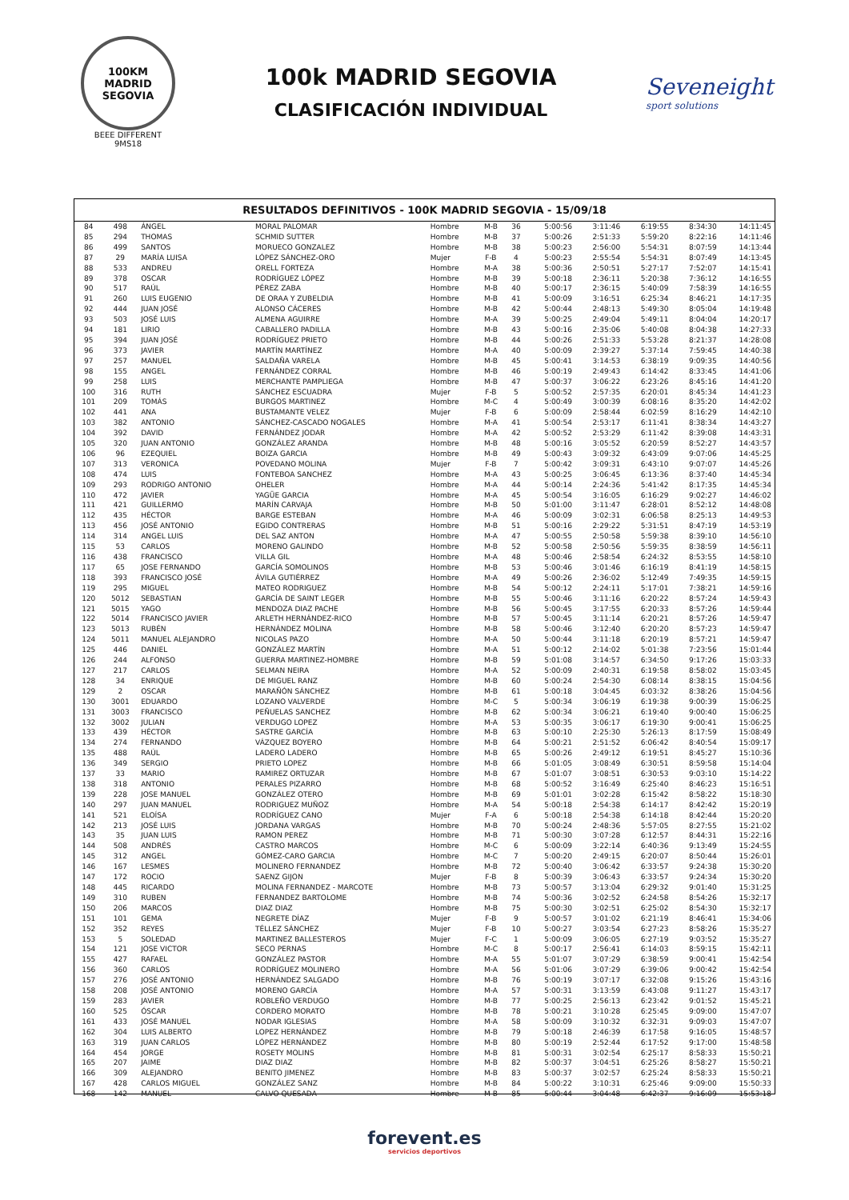100KM
MADRID
SEGOVIA
BEEE DIFFERENT
9MS18
100k MADRID SEGOVIA
CLASIFICACIÓN INDIVIDUAL
Seveneight
sport solutions
RESULTADOS DEFINITIVOS - 100K MADRID SEGOVIA - 15/09/18
| 84 | 498 | ÁNGEL | MORAL PALOMAR | Hombre | M-B | 36 | 5:00:56 | 3:11:46 | 6:19:55 | 8:34:30 | 14:11:45 |
| 85 | 294 | THOMAS | SCHMID SUTTER | Hombre | M-B | 37 | 5:00:26 | 2:51:33 | 5:59:20 | 8:22:16 | 14:11:46 |
| 86 | 499 | SANTOS | MORUECO GONZALEZ | Hombre | M-B | 38 | 5:00:23 | 2:56:00 | 5:54:31 | 8:07:59 | 14:13:44 |
| 87 | 29 | MARÍA LUISA | LÓPEZ SÁNCHEZ-ORO | Mujer | F-B | 4 | 5:00:23 | 2:55:54 | 5:54:31 | 8:07:49 | 14:13:45 |
| 88 | 533 | ANDREU | ORELL FORTEZA | Hombre | M-A | 38 | 5:00:36 | 2:50:51 | 5:27:17 | 7:52:07 | 14:15:41 |
| 89 | 378 | OSCAR | RODRÍGUEZ LÓPEZ | Hombre | M-B | 39 | 5:00:18 | 2:36:11 | 5:20:38 | 7:36:12 | 14:16:55 |
| 90 | 517 | RAÚL | PÉREZ ZABA | Hombre | M-B | 40 | 5:00:17 | 2:36:15 | 5:40:09 | 7:58:39 | 14:16:55 |
| 91 | 260 | LUIS EUGENIO | DE ORAA Y ZUBELDIA | Hombre | M-B | 41 | 5:00:09 | 3:16:51 | 6:25:34 | 8:46:21 | 14:17:35 |
| 92 | 444 | JUAN JOSÉ | ALONSO CÁCERES | Hombre | M-B | 42 | 5:00:44 | 2:48:13 | 5:49:30 | 8:05:04 | 14:19:48 |
| 93 | 503 | JOSÉ LUIS | ALMENA AGUIRRE | Hombre | M-A | 39 | 5:00:25 | 2:49:04 | 5:49:11 | 8:04:04 | 14:20:17 |
| 94 | 181 | LIRIO | CABALLERO PADILLA | Hombre | M-B | 43 | 5:00:16 | 2:35:06 | 5:40:08 | 8:04:38 | 14:27:33 |
| 95 | 394 | JUAN JOSÉ | RODRÍGUEZ PRIETO | Hombre | M-B | 44 | 5:00:26 | 2:51:33 | 5:53:28 | 8:21:37 | 14:28:08 |
| 96 | 373 | JAVIER | MARTÍN MARTÍNEZ | Hombre | M-A | 40 | 5:00:09 | 2:39:27 | 5:37:14 | 7:59:45 | 14:40:38 |
| 97 | 257 | MANUEL | SALDAÑA VARELA | Hombre | M-B | 45 | 5:00:41 | 3:14:53 | 6:38:19 | 9:09:35 | 14:40:56 |
| 98 | 155 | ANGEL | FERNÁNDEZ CORRAL | Hombre | M-B | 46 | 5:00:19 | 2:49:43 | 6:14:42 | 8:33:45 | 14:41:06 |
| 99 | 258 | LUIS | MERCHANTE PAMPLIEGA | Hombre | M-B | 47 | 5:00:37 | 3:06:22 | 6:23:26 | 8:45:16 | 14:41:20 |
| 100 | 316 | RUTH | SÁNCHEZ ESCUADRA | Mujer | F-B | 5 | 5:00:52 | 2:57:35 | 6:20:01 | 8:45:34 | 14:41:23 |
| 101 | 209 | TOMÁS | BURGOS MARTINEZ | Hombre | M-C | 4 | 5:00:49 | 3:00:39 | 6:08:16 | 8:35:20 | 14:42:02 |
| 102 | 441 | ANA | BUSTAMANTE VELEZ | Mujer | F-B | 6 | 5:00:09 | 2:58:44 | 6:02:59 | 8:16:29 | 14:42:10 |
| 103 | 382 | ANTONIO | SÁNCHEZ-CASCADO NOGALES | Hombre | M-A | 41 | 5:00:54 | 2:53:17 | 6:11:41 | 8:38:34 | 14:43:27 |
| 104 | 392 | DAVID | FERNÁNDEZ JODAR | Hombre | M-A | 42 | 5:00:52 | 2:53:29 | 6:11:42 | 8:39:08 | 14:43:31 |
| 105 | 320 | JUAN ANTONIO | GONZÁLEZ ARANDA | Hombre | M-B | 48 | 5:00:16 | 3:05:52 | 6:20:59 | 8:52:27 | 14:43:57 |
| 106 | 96 | EZEQUIEL | BOIZA GARCIA | Hombre | M-B | 49 | 5:00:43 | 3:09:32 | 6:43:09 | 9:07:06 | 14:45:25 |
| 107 | 313 | VERONICA | POVEDANO MOLINA | Mujer | F-B | 7 | 5:00:42 | 3:09:31 | 6:43:10 | 9:07:07 | 14:45:26 |
| 108 | 474 | LUIS | FONTEBOA SANCHEZ | Hombre | M-A | 43 | 5:00:25 | 3:06:45 | 6:13:36 | 8:37:40 | 14:45:34 |
| 109 | 293 | RODRIGO ANTONIO | OHELER | Hombre | M-A | 44 | 5:00:14 | 2:24:36 | 5:41:42 | 8:17:35 | 14:45:34 |
| 110 | 472 | JAVIER | YAGÜE GARCIA | Hombre | M-A | 45 | 5:00:54 | 3:16:05 | 6:16:29 | 9:02:27 | 14:46:02 |
| 111 | 421 | GUILLERMO | MARÍN CARVAJA | Hombre | M-B | 50 | 5:01:00 | 3:11:47 | 6:28:01 | 8:52:12 | 14:48:08 |
| 112 | 435 | HÉCTOR | BARGE ESTEBAN | Hombre | M-A | 46 | 5:00:09 | 3:02:31 | 6:06:58 | 8:25:13 | 14:49:53 |
| 113 | 456 | JOSÉ ANTONIO | EGIDO CONTRERAS | Hombre | M-B | 51 | 5:00:16 | 2:29:22 | 5:31:51 | 8:47:19 | 14:53:19 |
| 114 | 314 | ANGEL LUIS | DEL SAZ ANTON | Hombre | M-A | 47 | 5:00:55 | 2:50:58 | 5:59:38 | 8:39:10 | 14:56:10 |
| 115 | 53 | CARLOS | MORENO GALINDO | Hombre | M-B | 52 | 5:00:58 | 2:50:56 | 5:59:35 | 8:38:59 | 14:56:11 |
| 116 | 438 | FRANCISCO | VILLA GIL | Hombre | M-A | 48 | 5:00:46 | 2:58:54 | 6:24:32 | 8:53:55 | 14:58:10 |
| 117 | 65 | JOSE FERNANDO | GARCÍA SOMOLINOS | Hombre | M-B | 53 | 5:00:46 | 3:01:46 | 6:16:19 | 8:41:19 | 14:58:15 |
| 118 | 393 | FRANCISCO JOSÉ | ÁVILA GUTIÉRREZ | Hombre | M-A | 49 | 5:00:26 | 2:36:02 | 5:12:49 | 7:49:35 | 14:59:15 |
| 119 | 295 | MIGUEL | MATEO RODRIGUEZ | Hombre | M-B | 54 | 5:00:12 | 2:24:11 | 5:17:01 | 7:38:21 | 14:59:16 |
| 120 | 5012 | SEBASTIAN | GARCÍA DE SAINT LEGER | Hombre | M-B | 55 | 5:00:46 | 3:11:16 | 6:20:22 | 8:57:24 | 14:59:43 |
| 121 | 5015 | YAGO | MENDOZA DIAZ PACHE | Hombre | M-B | 56 | 5:00:45 | 3:17:55 | 6:20:33 | 8:57:26 | 14:59:44 |
| 122 | 5014 | FRANCISCO JAVIER | ARLETH HERNÁNDEZ-RICO | Hombre | M-B | 57 | 5:00:45 | 3:11:14 | 6:20:21 | 8:57:26 | 14:59:47 |
| 123 | 5013 | RUBÉN | HERNÁNDEZ MOLINA | Hombre | M-B | 58 | 5:00:46 | 3:12:40 | 6:20:20 | 8:57:23 | 14:59:47 |
| 124 | 5011 | MANUEL ALEJANDRO | NICOLAS PAZO | Hombre | M-A | 50 | 5:00:44 | 3:11:18 | 6:20:19 | 8:57:21 | 14:59:47 |
| 125 | 446 | DANIEL | GONZÁLEZ MARTÍN | Hombre | M-A | 51 | 5:00:12 | 2:14:02 | 5:01:38 | 7:23:56 | 15:01:44 |
| 126 | 244 | ALFONSO | GUERRA MARTINEZ-HOMBRE | Hombre | M-B | 59 | 5:01:08 | 3:14:57 | 6:34:50 | 9:17:26 | 15:03:33 |
| 127 | 217 | CARLOS | SELMAN NEIRA | Hombre | M-A | 52 | 5:00:09 | 2:40:31 | 6:19:58 | 8:58:02 | 15:03:45 |
| 128 | 34 | ENRIQUE | DE MIGUEL RANZ | Hombre | M-B | 60 | 5:00:24 | 2:54:30 | 6:08:14 | 8:38:15 | 15:04:56 |
| 129 | 2 | OSCAR | MARAÑÓN SÁNCHEZ | Hombre | M-B | 61 | 5:00:18 | 3:04:45 | 6:03:32 | 8:38:26 | 15:04:56 |
| 130 | 3001 | EDUARDO | LOZANO VALVERDE | Hombre | M-C | 5 | 5:00:34 | 3:06:19 | 6:19:38 | 9:00:39 | 15:06:25 |
| 131 | 3003 | FRANCISCO | PEÑUELAS SANCHEZ | Hombre | M-B | 62 | 5:00:34 | 3:06:21 | 6:19:40 | 9:00:40 | 15:06:25 |
| 132 | 3002 | JULIAN | VERDUGO LOPEZ | Hombre | M-A | 53 | 5:00:35 | 3:06:17 | 6:19:30 | 9:00:41 | 15:06:25 |
| 133 | 439 | HÉCTOR | SASTRE GARCÍA | Hombre | M-B | 63 | 5:00:10 | 2:25:30 | 5:26:13 | 8:17:59 | 15:08:49 |
| 134 | 274 | FERNANDO | VÁZQUEZ BOYERO | Hombre | M-B | 64 | 5:00:21 | 2:51:52 | 6:06:42 | 8:40:54 | 15:09:17 |
| 135 | 488 | RAÚL | LADERO LADERO | Hombre | M-B | 65 | 5:00:26 | 2:49:12 | 6:19:51 | 8:45:27 | 15:10:36 |
| 136 | 349 | SERGIO | PRIETO LOPEZ | Hombre | M-B | 66 | 5:01:05 | 3:08:49 | 6:30:51 | 8:59:58 | 15:14:04 |
| 137 | 33 | MARIO | RAMIREZ ORTUZAR | Hombre | M-B | 67 | 5:01:07 | 3:08:51 | 6:30:53 | 9:03:10 | 15:14:22 |
| 138 | 318 | ANTONIO | PERALES PIZARRO | Hombre | M-B | 68 | 5:00:52 | 3:16:49 | 6:25:40 | 8:46:23 | 15:16:51 |
| 139 | 228 | JOSE MANUEL | GONZÁLEZ OTERO | Hombre | M-B | 69 | 5:01:01 | 3:02:28 | 6:15:42 | 8:58:22 | 15:18:30 |
| 140 | 297 | JUAN MANUEL | RODRIGUEZ MUÑOZ | Hombre | M-A | 54 | 5:00:18 | 2:54:38 | 6:14:17 | 8:42:42 | 15:20:19 |
| 141 | 521 | ELOÍSA | RODRÍGUEZ CANO | Mujer | F-A | 6 | 5:00:18 | 2:54:38 | 6:14:18 | 8:42:44 | 15:20:20 |
| 142 | 213 | JOSÉ LUIS | JORDANA VARGAS | Hombre | M-B | 70 | 5:00:24 | 2:48:36 | 5:57:05 | 8:27:55 | 15:21:02 |
| 143 | 35 | JUAN LUIS | RAMON PEREZ | Hombre | M-B | 71 | 5:00:30 | 3:07:28 | 6:12:57 | 8:44:31 | 15:22:16 |
| 144 | 508 | ANDRÉS | CASTRO MARCOS | Hombre | M-C | 6 | 5:00:09 | 3:22:14 | 6:40:36 | 9:13:49 | 15:24:55 |
| 145 | 312 | ANGEL | GÓMEZ-CARO GARCIA | Hombre | M-C | 7 | 5:00:20 | 2:49:15 | 6:20:07 | 8:50:44 | 15:26:01 |
| 146 | 167 | LESMES | MOLINERO FERNANDEZ | Hombre | M-B | 72 | 5:00:40 | 3:06:42 | 6:33:57 | 9:24:38 | 15:30:20 |
| 147 | 172 | ROCIO | SAENZ GIJON | Mujer | F-B | 8 | 5:00:39 | 3:06:43 | 6:33:57 | 9:24:34 | 15:30:20 |
| 148 | 445 | RICARDO | MOLINA FERNANDEZ - MARCOTE | Hombre | M-B | 73 | 5:00:57 | 3:13:04 | 6:29:32 | 9:01:40 | 15:31:25 |
| 149 | 310 | RUBEN | FERNANDEZ BARTOLOME | Hombre | M-B | 74 | 5:00:36 | 3:02:52 | 6:24:58 | 8:54:26 | 15:32:17 |
| 150 | 206 | MARCOS | DIAZ DIAZ | Hombre | M-B | 75 | 5:00:30 | 3:02:51 | 6:25:02 | 8:54:30 | 15:32:17 |
| 151 | 101 | GEMA | NEGRETE DÍAZ | Mujer | F-B | 9 | 5:00:57 | 3:01:02 | 6:21:19 | 8:46:41 | 15:34:06 |
| 152 | 352 | REYES | TÉLLEZ SÁNCHEZ | Mujer | F-B | 10 | 5:00:27 | 3:03:54 | 6:27:23 | 8:58:26 | 15:35:27 |
| 153 | 5 | SOLEDAD | MARTINEZ BALLESTEROS | Mujer | F-C | 1 | 5:00:09 | 3:06:05 | 6:27:19 | 9:03:52 | 15:35:27 |
| 154 | 121 | JOSE VICTOR | SECO PERNAS | Hombre | M-C | 8 | 5:00:17 | 2:56:41 | 6:14:03 | 8:59:15 | 15:42:11 |
| 155 | 427 | RAFAEL | GONZÁLEZ PASTOR | Hombre | M-A | 55 | 5:01:07 | 3:07:29 | 6:38:59 | 9:00:41 | 15:42:54 |
| 156 | 360 | CARLOS | RODRÍGUEZ MOLINERO | Hombre | M-A | 56 | 5:01:06 | 3:07:29 | 6:39:06 | 9:00:42 | 15:42:54 |
| 157 | 276 | JOSÉ ANTONIO | HERNÁNDEZ SALGADO | Hombre | M-B | 76 | 5:00:19 | 3:07:17 | 6:32:08 | 9:15:26 | 15:43:16 |
| 158 | 208 | JOSÉ ANTONIO | MORENO GARCÍA | Hombre | M-A | 57 | 5:00:31 | 3:13:59 | 6:43:08 | 9:11:27 | 15:43:17 |
| 159 | 283 | JAVIER | ROBLEÑO VERDUGO | Hombre | M-B | 77 | 5:00:25 | 2:56:13 | 6:23:42 | 9:01:52 | 15:45:21 |
| 160 | 525 | ÓSCAR | CORDERO MORATO | Hombre | M-B | 78 | 5:00:21 | 3:10:28 | 6:25:45 | 9:09:00 | 15:47:07 |
| 161 | 433 | JOSÉ MANUEL | NODAR IGLESIAS | Hombre | M-A | 58 | 5:00:09 | 3:10:32 | 6:32:31 | 9:09:03 | 15:47:07 |
| 162 | 304 | LUIS ALBERTO | LOPEZ HERNÁNDEZ | Hombre | M-B | 79 | 5:00:18 | 2:46:39 | 6:17:58 | 9:16:05 | 15:48:57 |
| 163 | 319 | JUAN CARLOS | LÓPEZ HERNÁNDEZ | Hombre | M-B | 80 | 5:00:19 | 2:52:44 | 6:17:52 | 9:17:00 | 15:48:58 |
| 164 | 454 | JORGE | ROSETY MOLINS | Hombre | M-B | 81 | 5:00:31 | 3:02:54 | 6:25:17 | 8:58:33 | 15:50:21 |
| 165 | 207 | JAIME | DIAZ DIAZ | Hombre | M-B | 82 | 5:00:37 | 3:04:51 | 6:25:26 | 8:58:27 | 15:50:21 |
| 166 | 309 | ALEJANDRO | BENITO JIMENEZ | Hombre | M-B | 83 | 5:00:37 | 3:02:57 | 6:25:24 | 8:58:33 | 15:50:21 |
| 167 | 428 | CARLOS MIGUEL | GONZÁLEZ SANZ | Hombre | M-B | 84 | 5:00:22 | 3:10:31 | 6:25:46 | 9:09:00 | 15:50:33 |
| 168 | 142 | MANUEL | CALVO QUESADA | Hombre | M-B | 85 | 5:00:44 | 3:04:48 | 6:42:37 | 9:16:09 | 15:53:18 |
forevent.es
servicios deportivos